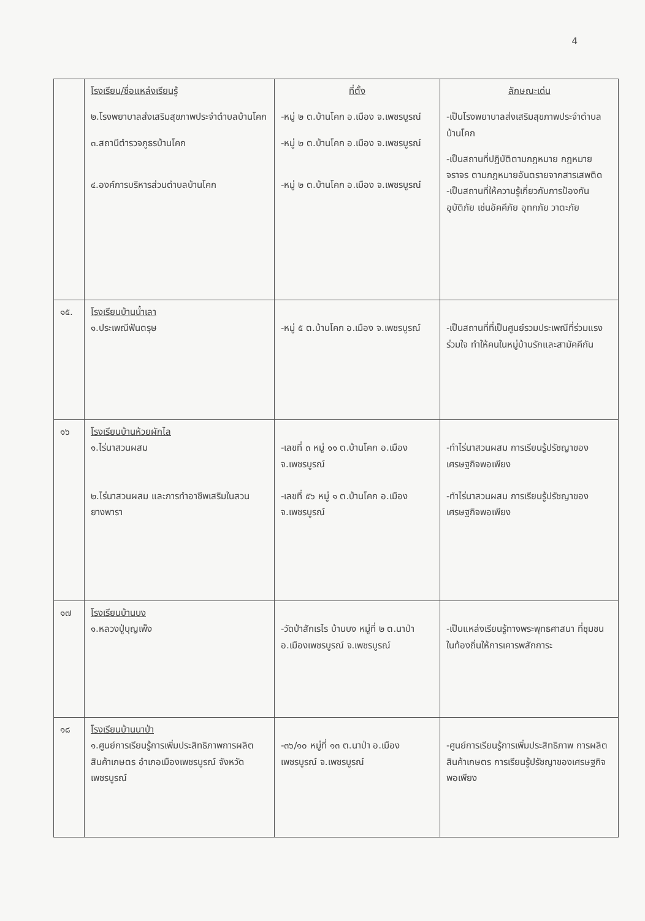4
| | โรงเรียน/ชื่อแหล่งเรียนรู้ ๒.โรงพยาบาลส่งเสริมสุขภาพประจำตำบลบ้านโคก ๓.สถานีตำรวจภูธรบ้านโคก ๔.องค์การบริหารส่วนตำบลบ้านโคก | ที่ตั้ง -หมู่ ๒ ต.บ้านโคก อ.เมือง จ.เพชรบูรณ์ -หมู่ ๒ ต.บ้านโคก อ.เมือง จ.เพชรบูรณ์ -หมู่ ๒ ต.บ้านโคก อ.เมือง จ.เพชรบูรณ์ | ลักษณะเด่น -เป็นโรงพยาบาลส่งเสริมสุขภาพประจำตำบลบ้านโคก -เป็นสถานที่ปฏิบัติตามกฎหมาย กฎหมายจราจร ตามกฎหมายอันตรายจากสารเสพติด -เป็นสถานที่ให้ความรู้เกี่ยวกับการป้องกันอุบัติภัย เช่นอัคคีภัย อุทกภัย วาตะภัย |
| ๑๕. | โรงเรียนบ้านน้ำเลา ๑.ประเพณีฟันตรุษ | -หมู่ ๕ ต.บ้านโคก อ.เมือง จ.เพชรบูรณ์ | -เป็นสถานที่ที่เป็นศูนย์รวมประเพณีที่ร่วมแรงร่วมใจ ทำให้คนในหมู่บ้านรักและสามัคคีกัน |
| ๑๖ | โรงเรียนบ้านห้วยผักไล ๑.ไร่นาสวนผสม ๒.ไร่นาสวนผสม และการทำอาชีพเสริมในสวนยางพารา | -เลขที่ ๓ หมู่ ๑๑ ต.บ้านโคก อ.เมือง จ.เพชรบูรณ์ -เลขที่ ๕๖ หมู่ ๑ ต.บ้านโคก อ.เมือง จ.เพชรบูรณ์ | -ทำไร่นาสวนผสม การเรียนรู้ปรัชญาของเศรษฐกิจพอเพียง -ทำไร่นาสวนผสม การเรียนรู้ปรัชญาของเศรษฐกิจพอเพียง |
| ๑๗ | โรงเรียนบ้านบง ๑.หลวงปู่บุญเพ็ง | -วัดป่าสักเรไร บ้านบง หมู่ที่ ๒ ต.นาป่า อ.เมืองเพชรบูรณ์ จ.เพชรบูรณ์ | -เป็นแหล่งเรียนรู้ทางพระพุทธศาสนา ที่ชุมชนในท้องถิ่นให้การเคารพสักการะ |
| ๑๘ | โรงเรียนบ้านนาป่า ๑.ศูนย์การเรียนรู้การเพิ่มประสิทธิภาพการผลิตสินค้าเกษตร อำเภอเมืองเพชรบูรณ์ จังหวัดเพชรบูรณ์ | -๓๖/๑๐ หมู่ที่ ๑๓ ต.นาป่า อ.เมืองเพชรบูรณ์ จ.เพชรบูรณ์ | -ศูนย์การเรียนรู้การเพิ่มประสิทธิภาพ การผลิตสินค้าเกษตร การเรียนรู้ปรัชญาของเศรษฐกิจพอเพียง |